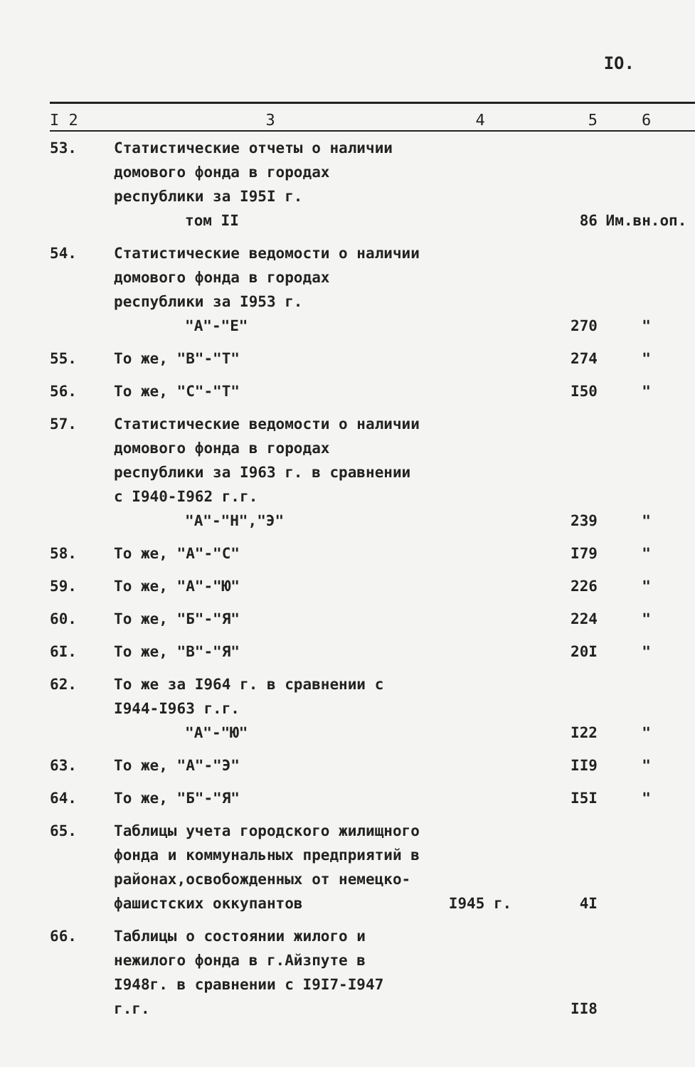IO.
| I 2 | 3 | 4 | 5 | 6 |
| --- | --- | --- | --- | --- |
| 53. | Статистические отчеты о наличии домового фонда в городах республики за I95I г. том II | | 86 | Им.вн.оп. |
| 54. | Статистические ведомости о наличии домового фонда в городах республики за I953 г. "А"-"Е" | | 270 | " |
| 55. | То же, "В"-"Т" | | 274 | " |
| 56. | То же, "С"-"Т" | | I50 | " |
| 57. | Статистические ведомости о наличии домового фонда в городах республики за I963 г. в сравнении с I940-I962 г.г. "А"-"Н","Э" | | 239 | " |
| 58. | То же, "А"-"С" | | I79 | " |
| 59. | То же, "А"-"Ю" | | 226 | " |
| 60. | То же, "Б"-"Я" | | 224 | " |
| 6I. | То же, "В"-"Я" | | 20I | " |
| 62. | То же за I964 г. в сравнении с I944-I963 г.г. "А"-"Ю" | | I22 | " |
| 63. | То же, "А"-"Э" | | II9 | " |
| 64. | То же, "Б"-"Я" | | I5I | " |
| 65. | Таблицы учета городского жилищного фонда и коммунальных предприятий в районах,освобожденных от немецко-фашистских оккупантов | I945 г. | 4I | |
| 66. | Таблицы о состоянии жилого и нежилого фонда в г.Айзпуте в I948г. в сравнении с I9I7-I947 г.г. | | II8 | |